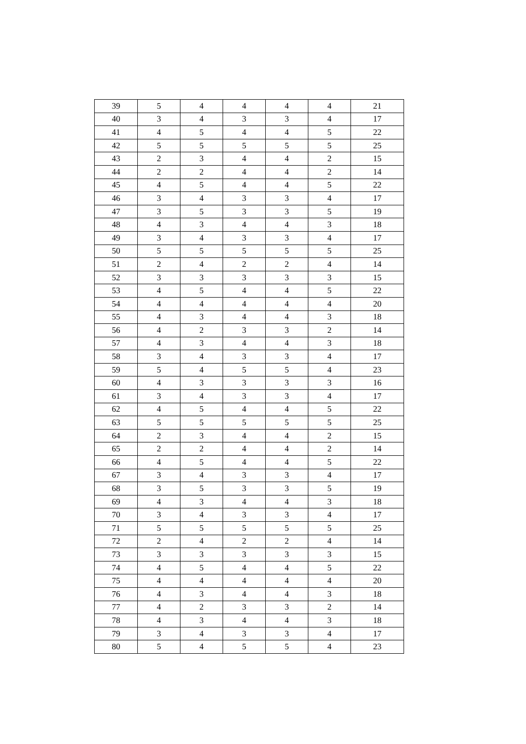| 39 | 5 | 4 | 4 | 4 | 4 | 21 |
| 40 | 3 | 4 | 3 | 3 | 4 | 17 |
| 41 | 4 | 5 | 4 | 4 | 5 | 22 |
| 42 | 5 | 5 | 5 | 5 | 5 | 25 |
| 43 | 2 | 3 | 4 | 4 | 2 | 15 |
| 44 | 2 | 2 | 4 | 4 | 2 | 14 |
| 45 | 4 | 5 | 4 | 4 | 5 | 22 |
| 46 | 3 | 4 | 3 | 3 | 4 | 17 |
| 47 | 3 | 5 | 3 | 3 | 5 | 19 |
| 48 | 4 | 3 | 4 | 4 | 3 | 18 |
| 49 | 3 | 4 | 3 | 3 | 4 | 17 |
| 50 | 5 | 5 | 5 | 5 | 5 | 25 |
| 51 | 2 | 4 | 2 | 2 | 4 | 14 |
| 52 | 3 | 3 | 3 | 3 | 3 | 15 |
| 53 | 4 | 5 | 4 | 4 | 5 | 22 |
| 54 | 4 | 4 | 4 | 4 | 4 | 20 |
| 55 | 4 | 3 | 4 | 4 | 3 | 18 |
| 56 | 4 | 2 | 3 | 3 | 2 | 14 |
| 57 | 4 | 3 | 4 | 4 | 3 | 18 |
| 58 | 3 | 4 | 3 | 3 | 4 | 17 |
| 59 | 5 | 4 | 5 | 5 | 4 | 23 |
| 60 | 4 | 3 | 3 | 3 | 3 | 16 |
| 61 | 3 | 4 | 3 | 3 | 4 | 17 |
| 62 | 4 | 5 | 4 | 4 | 5 | 22 |
| 63 | 5 | 5 | 5 | 5 | 5 | 25 |
| 64 | 2 | 3 | 4 | 4 | 2 | 15 |
| 65 | 2 | 2 | 4 | 4 | 2 | 14 |
| 66 | 4 | 5 | 4 | 4 | 5 | 22 |
| 67 | 3 | 4 | 3 | 3 | 4 | 17 |
| 68 | 3 | 5 | 3 | 3 | 5 | 19 |
| 69 | 4 | 3 | 4 | 4 | 3 | 18 |
| 70 | 3 | 4 | 3 | 3 | 4 | 17 |
| 71 | 5 | 5 | 5 | 5 | 5 | 25 |
| 72 | 2 | 4 | 2 | 2 | 4 | 14 |
| 73 | 3 | 3 | 3 | 3 | 3 | 15 |
| 74 | 4 | 5 | 4 | 4 | 5 | 22 |
| 75 | 4 | 4 | 4 | 4 | 4 | 20 |
| 76 | 4 | 3 | 4 | 4 | 3 | 18 |
| 77 | 4 | 2 | 3 | 3 | 2 | 14 |
| 78 | 4 | 3 | 4 | 4 | 3 | 18 |
| 79 | 3 | 4 | 3 | 3 | 4 | 17 |
| 80 | 5 | 4 | 5 | 5 | 4 | 23 |